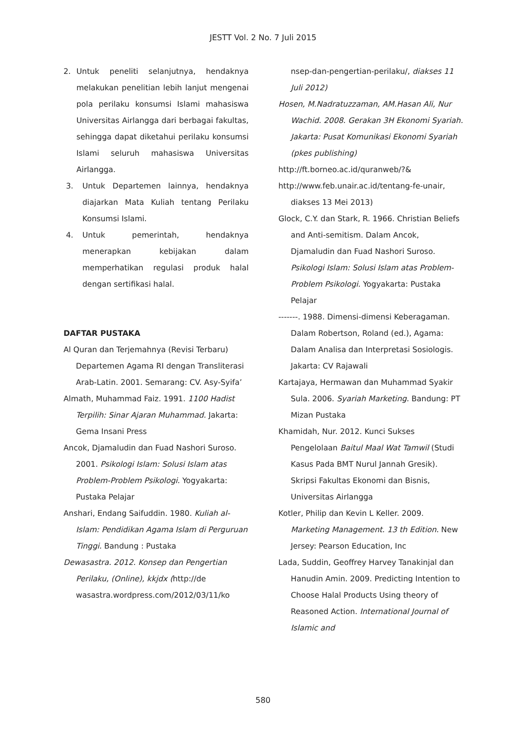JESTT Vol. 2 No. 7 Juli 2015
2. Untuk peneliti selanjutnya, hendaknya melakukan penelitian lebih lanjut mengenai pola perilaku konsumsi Islami mahasiswa Universitas Airlangga dari berbagai fakultas, sehingga dapat diketahui perilaku konsumsi Islami seluruh mahasiswa Universitas Airlangga.
3. Untuk Departemen lainnya, hendaknya diajarkan Mata Kuliah tentang Perilaku Konsumsi Islami.
4. Untuk pemerintah, hendaknya menerapkan kebijakan dalam memperhatikan regulasi produk halal dengan sertifikasi halal.
DAFTAR PUSTAKA
Al Quran dan Terjemahnya (Revisi Terbaru) Departemen Agama RI dengan Transliterasi Arab-Latin. 2001. Semarang: CV. Asy-Syifa’
Almath, Muhammad Faiz. 1991. 1100 Hadist Terpilih: Sinar Ajaran Muhammad. Jakarta: Gema Insani Press
Ancok, Djamaludin dan Fuad Nashori Suroso. 2001. Psikologi Islam: Solusi Islam atas Problem-Problem Psikologi. Yogyakarta: Pustaka Pelajar
Anshari, Endang Saifuddin. 1980. Kuliah al-Islam: Pendidikan Agama Islam di Perguruan Tinggi. Bandung : Pustaka
Dewasastra. 2012. Konsep dan Pengertian Perilaku, (Online), kkjdx (http://de wasastra.wordpress.com/2012/03/11/ko
nsep-dan-pengertian-perilaku/, diakses 11 Juli 2012)
Hosen, M.Nadratuzzaman, AM.Hasan Ali, Nur Wachid. 2008. Gerakan 3H Ekonomi Syariah. Jakarta: Pusat Komunikasi Ekonomi Syariah (pkes publishing)
http://ft.borneo.ac.id/quranweb/?&
http://www.feb.unair.ac.id/tentang-fe-unair, diakses 13 Mei 2013)
Glock, C.Y. dan Stark, R. 1966. Christian Beliefs and Anti-semitism. Dalam Ancok, Djamaludin dan Fuad Nashori Suroso. Psikologi Islam: Solusi Islam atas Problem-Problem Psikologi. Yogyakarta: Pustaka Pelajar
-------. 1988. Dimensi-dimensi Keberagaman. Dalam Robertson, Roland (ed.), Agama: Dalam Analisa dan Interpretasi Sosiologis. Jakarta: CV Rajawali
Kartajaya, Hermawan dan Muhammad Syakir Sula. 2006. Syariah Marketing. Bandung: PT Mizan Pustaka
Khamidah, Nur. 2012. Kunci Sukses Pengelolaan Baitul Maal Wat Tamwil (Studi Kasus Pada BMT Nurul Jannah Gresik). Skripsi Fakultas Ekonomi dan Bisnis, Universitas Airlangga
Kotler, Philip dan Kevin L Keller. 2009. Marketing Management. 13 th Edition. New Jersey: Pearson Education, Inc
Lada, Suddin, Geoffrey Harvey Tanakinjal dan Hanudin Amin. 2009. Predicting Intention to Choose Halal Products Using theory of Reasoned Action. International Journal of Islamic and
580